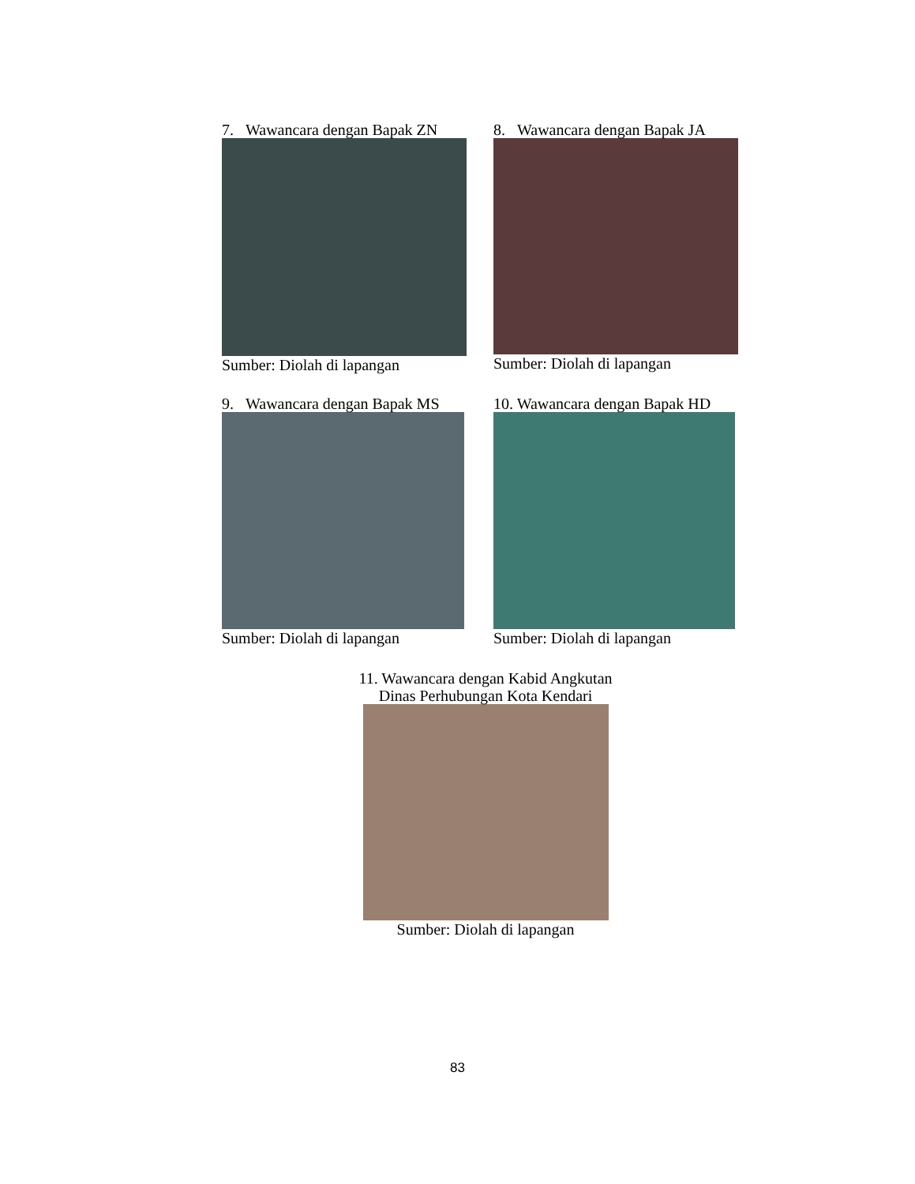7. Wawancara dengan Bapak ZN
Sumber: Diolah di lapangan
8. Wawancara dengan Bapak JA
Sumber: Diolah di lapangan
9. Wawancara dengan Bapak MS
Sumber: Diolah di lapangan
10. Wawancara dengan Bapak HD
Sumber: Diolah di lapangan
11. Wawancara dengan Kabid Angkutan
Dinas Perhubungan Kota Kendari
Sumber: Diolah di lapangan
83